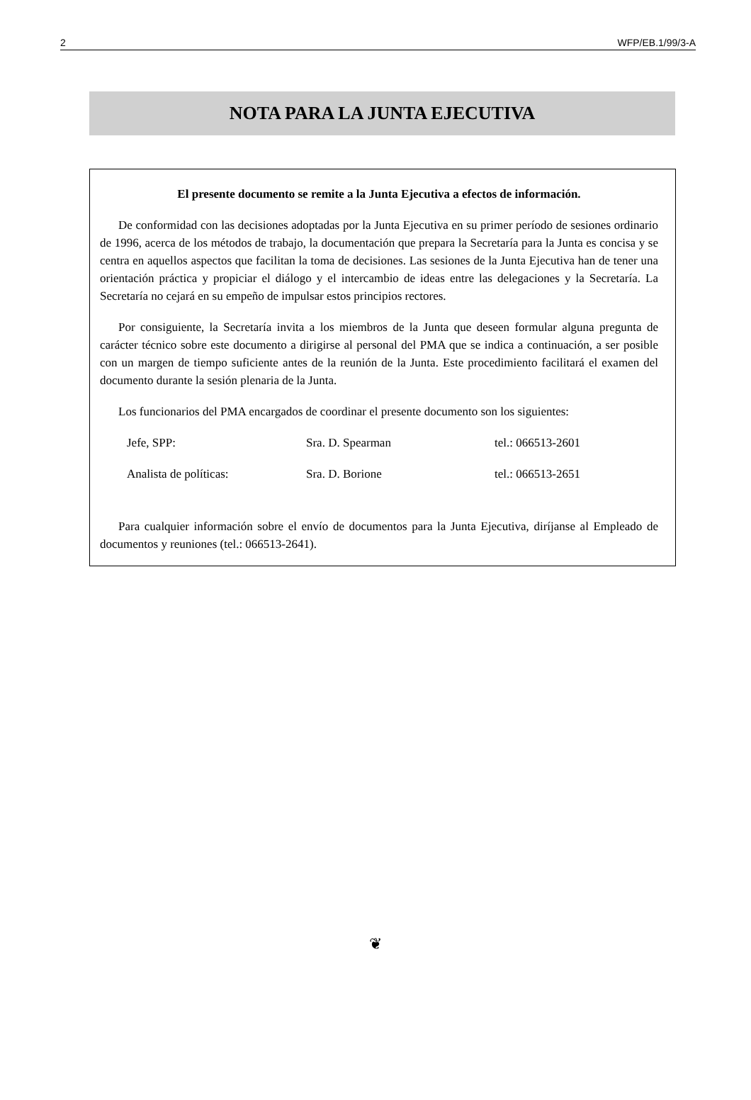2 WFP/EB.1/99/3-A
NOTA PARA LA JUNTA EJECUTIVA
El presente documento se remite a la Junta Ejecutiva a efectos de información.
De conformidad con las decisiones adoptadas por la Junta Ejecutiva en su primer período de sesiones ordinario de 1996, acerca de los métodos de trabajo, la documentación que prepara la Secretaría para la Junta es concisa y se centra en aquellos aspectos que facilitan la toma de decisiones. Las sesiones de la Junta Ejecutiva han de tener una orientación práctica y propiciar el diálogo y el intercambio de ideas entre las delegaciones y la Secretaría. La Secretaría no cejará en su empeño de impulsar estos principios rectores.
Por consiguiente, la Secretaría invita a los miembros de la Junta que deseen formular alguna pregunta de carácter técnico sobre este documento a dirigirse al personal del PMA que se indica a continuación, a ser posible con un margen de tiempo suficiente antes de la reunión de la Junta. Este procedimiento facilitará el examen del documento durante la sesión plenaria de la Junta.
Los funcionarios del PMA encargados de coordinar el presente documento son los siguientes:
| Jefe, SPP: | Sra. D. Spearman | tel.: 066513-2601 |
| Analista de políticas: | Sra. D. Borione | tel.: 066513-2651 |
Para cualquier información sobre el envío de documentos para la Junta Ejecutiva, diríjanse al Empleado de documentos y reuniones (tel.: 066513-2641).
❦